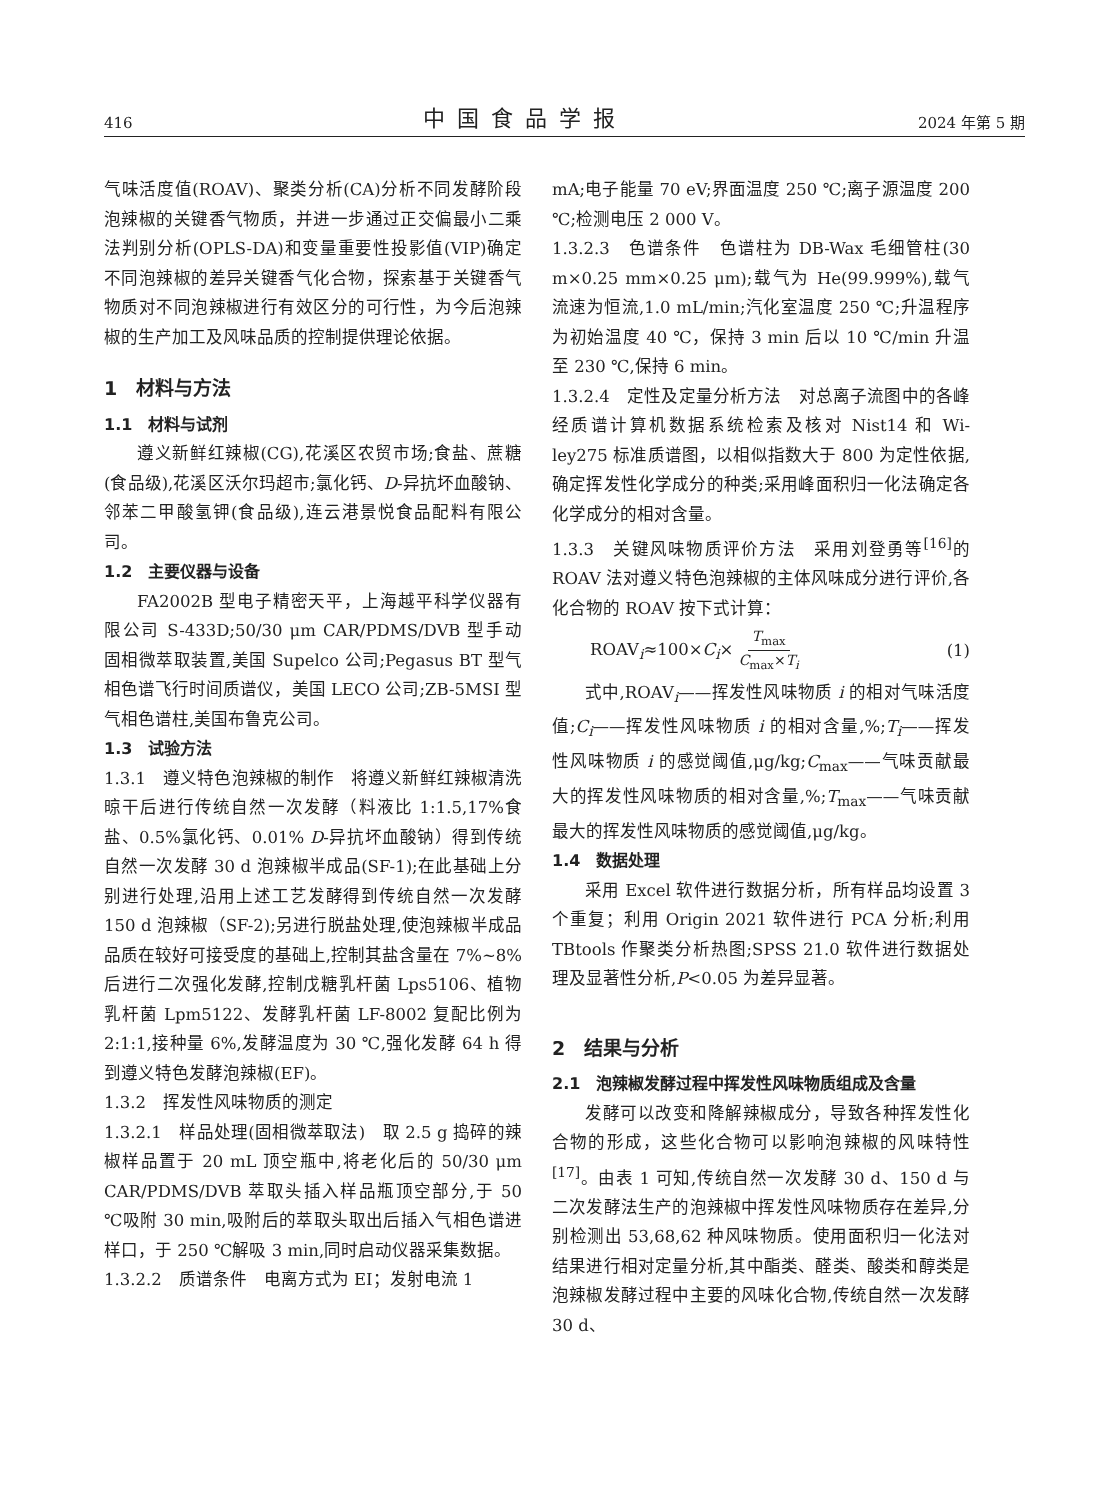416 中国食品学报 2024 年第 5 期
气味活度值(ROAV)、聚类分析(CA)分析不同发酵阶段泡辣椒的关键香气物质，并进一步通过正交偏最小二乘法判别分析(OPLS-DA)和变量重要性投影值(VIP)确定不同泡辣椒的差异关键香气化合物，探索基于关键香气物质对不同泡辣椒进行有效区分的可行性，为今后泡辣椒的生产加工及风味品质的控制提供理论依据。
1　材料与方法
1.1　材料与试剂
遵义新鲜红辣椒(CG),花溪区农贸市场;食盐、蔗糖(食品级),花溪区沃尔玛超市;氯化钙、D-异抗坏血酸钠、邻苯二甲酸氢钾(食品级),连云港景悦食品配料有限公司。
1.2　主要仪器与设备
FA2002B 型电子精密天平，上海越平科学仪器有限公司 S-433D;50/30 μm CAR/PDMS/DVB 型手动固相微萃取装置,美国 Supelco 公司;Pegasus BT 型气相色谱飞行时间质谱仪，美国 LECO 公司;ZB-5MSI 型气相色谱柱,美国布鲁克公司。
1.3　试验方法
1.3.1　遵义特色泡辣椒的制作　将遵义新鲜红辣椒清洗晾干后进行传统自然一次发酵（料液比 1:1.5,17%食盐、0.5%氯化钙、0.01% D-异抗坏血酸钠）得到传统自然一次发酵 30 d 泡辣椒半成品(SF-1);在此基础上分别进行处理,沿用上述工艺发酵得到传统自然一次发酵 150 d 泡辣椒（SF-2);另进行脱盐处理,使泡辣椒半成品品质在较好可接受度的基础上,控制其盐含量在 7%~8%后进行二次强化发酵,控制戊糖乳杆菌 Lps5106、植物乳杆菌 Lpm5122、发酵乳杆菌 LF-8002 复配比例为 2:1:1,接种量 6%,发酵温度为 30 ℃,强化发酵 64 h 得到遵义特色发酵泡辣椒(EF)。
1.3.2　挥发性风味物质的测定
1.3.2.1　样品处理(固相微萃取法)　取 2.5 g 捣碎的辣椒样品置于 20 mL 顶空瓶中,将老化后的 50/30 μm CAR/PDMS/DVB 萃取头插入样品瓶顶空部分,于 50 ℃吸附 30 min,吸附后的萃取头取出后插入气相色谱进样口，于 250 ℃解吸 3 min,同时启动仪器采集数据。
1.3.2.2　质谱条件　电离方式为 EI；发射电流 1
mA;电子能量 70 eV;界面温度 250 ℃;离子源温度 200 ℃;检测电压 2 000 V。
1.3.2.3　色谱条件　色谱柱为 DB-Wax 毛细管柱(30 m×0.25 mm×0.25 μm);载气为 He(99.999%),载气流速为恒流,1.0 mL/min;汽化室温度 250 ℃;升温程序为初始温度 40 ℃，保持 3 min 后以 10 ℃/min 升温至 230 ℃,保持 6 min。
1.3.2.4　定性及定量分析方法　对总离子流图中的各峰经质谱计算机数据系统检索及核对 Nist14 和 Wi-ley275 标准质谱图，以相似指数大于 800 为定性依据,确定挥发性化学成分的种类;采用峰面积归一化法确定各化学成分的相对含量。
1.3.3　关键风味物质评价方法　采用刘登勇等<sup>[16]</sup>的 ROAV 法对遵义特色泡辣椒的主体风味成分进行评价,各化合物的 ROAV 按下式计算：
ROAV<sub>i</sub>≈100×C<sub>i</sub>× T<sub>max</sub> C<sub>max</sub>×T<sub>i</sub> (1)
式中,ROAV<sub>i</sub>——挥发性风味物质 i 的相对气味活度值;C<sub>i</sub>——挥发性风味物质 i 的相对含量,%;T<sub>i</sub>——挥发性风味物质 i 的感觉阈值,μg/kg;C<sub>max</sub>——气味贡献最大的挥发性风味物质的相对含量,%;T<sub>max</sub>——气味贡献最大的挥发性风味物质的感觉阈值,μg/kg。
1.4　数据处理
采用 Excel 软件进行数据分析，所有样品均设置 3 个重复；利用 Origin 2021 软件进行 PCA 分析;利用 TBtools 作聚类分析热图;SPSS 21.0 软件进行数据处理及显著性分析,P<0.05 为差异显著。
2　结果与分析
2.1　泡辣椒发酵过程中挥发性风味物质组成及含量
发酵可以改变和降解辣椒成分，导致各种挥发性化合物的形成，这些化合物可以影响泡辣椒的风味特性<sup>[17]</sup>。由表 1 可知,传统自然一次发酵 30 d、150 d 与二次发酵法生产的泡辣椒中挥发性风味物质存在差异,分别检测出 53,68,62 种风味物质。使用面积归一化法对结果进行相对定量分析,其中酯类、醛类、酸类和醇类是泡辣椒发酵过程中主要的风味化合物,传统自然一次发酵 30 d、